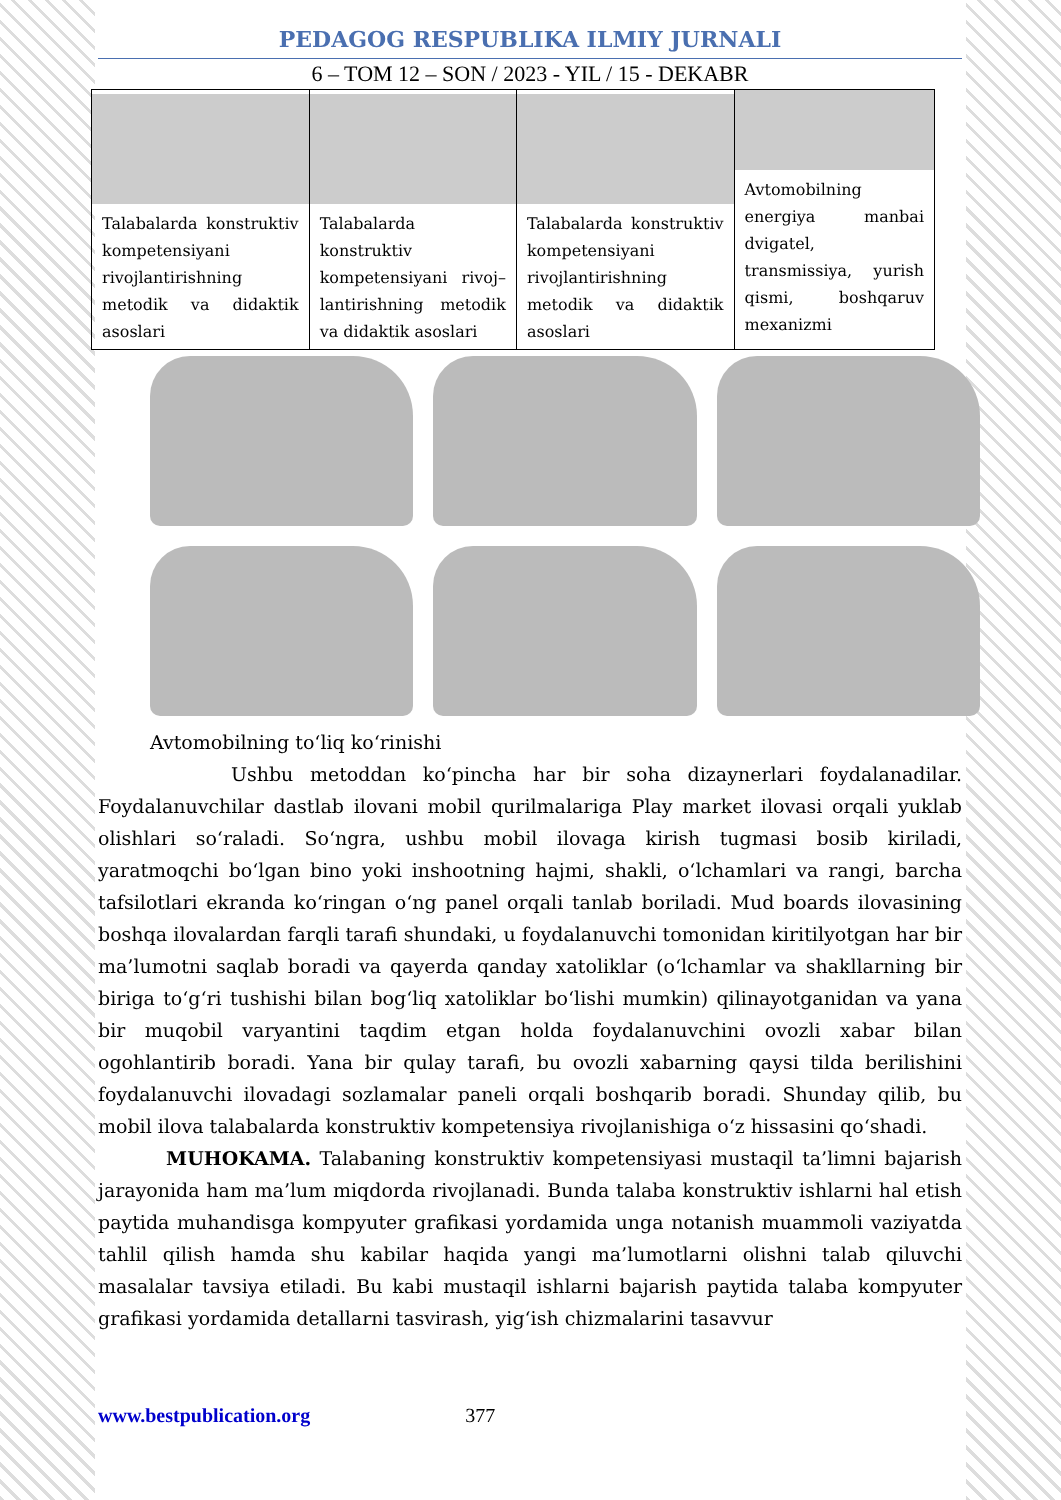PEDAGOG RESPUBLIKA ILMIY JURNALI
6 – TOM 12 – SON / 2023 - YIL / 15 - DEKABR
| Talabalarda konstruktiv kompetensiyani rivojlantirishning metodik va didaktik asoslari | Talabalarda konstruktiv kompetensiyani rivoj–lantirishning metodik va didaktik asoslari | Talabalarda konstruktiv kompetensiyani rivojlantirishning metodik va didaktik asoslari | Avtomobilning energiya manbai dvigatel, transmissiya, yurish qismi, boshqaruv mexanizmi |
Avtomobilning to‘liq ko‘rinishi
Ushbu metoddan ko‘pincha har bir soha dizaynerlari foydalanadilar. Foydalanuvchilar dastlab ilovani mobil qurilmalariga Play market ilovasi orqali yuklab olishlari so‘raladi. So‘ngra, ushbu mobil ilovaga kirish tugmasi bosib kiriladi, yaratmoqchi bo‘lgan bino yoki inshootning hajmi, shakli, o‘lchamlari va rangi, barcha tafsilotlari ekranda ko‘ringan o‘ng panel orqali tanlab boriladi. Mud boards ilovasining boshqa ilovalardan farqli tarafi shundaki, u foydalanuvchi tomonidan kiritilyotgan har bir ma’lumotni saqlab boradi va qayerda qanday xatoliklar (o‘lchamlar va shakllarning bir biriga to‘g‘ri tushishi bilan bog‘liq xatoliklar bo‘lishi mumkin) qilinayotganidan va yana bir muqobil varyantini taqdim etgan holda foydalanuvchini ovozli xabar bilan ogohlantirib boradi. Yana bir qulay tarafi, bu ovozli xabarning qaysi tilda berilishini foydalanuvchi ilovadagi sozlamalar paneli orqali boshqarib boradi. Shunday qilib, bu mobil ilova talabalarda konstruktiv kompetensiya rivojlanishiga o‘z hissasini qo‘shadi.
MUHOKAMA. Talabaning konstruktiv kompetensiyasi mustaqil ta’limni bajarish jarayonida ham ma’lum miqdorda rivojlanadi. Bunda talaba konstruktiv ishlarni hal etish paytida muhandisga kompyuter grafikasi yordamida unga notanish muammoli vaziyatda tahlil qilish hamda shu kabilar haqida yangi ma’lumotlarni olishni talab qiluvchi masalalar tavsiya etiladi. Bu kabi mustaqil ishlarni bajarish paytida talaba kompyuter grafikasi yordamida detallarni tasvirash, yig‘ish chizmalarini tasavvur
www.bestpublication.org 377